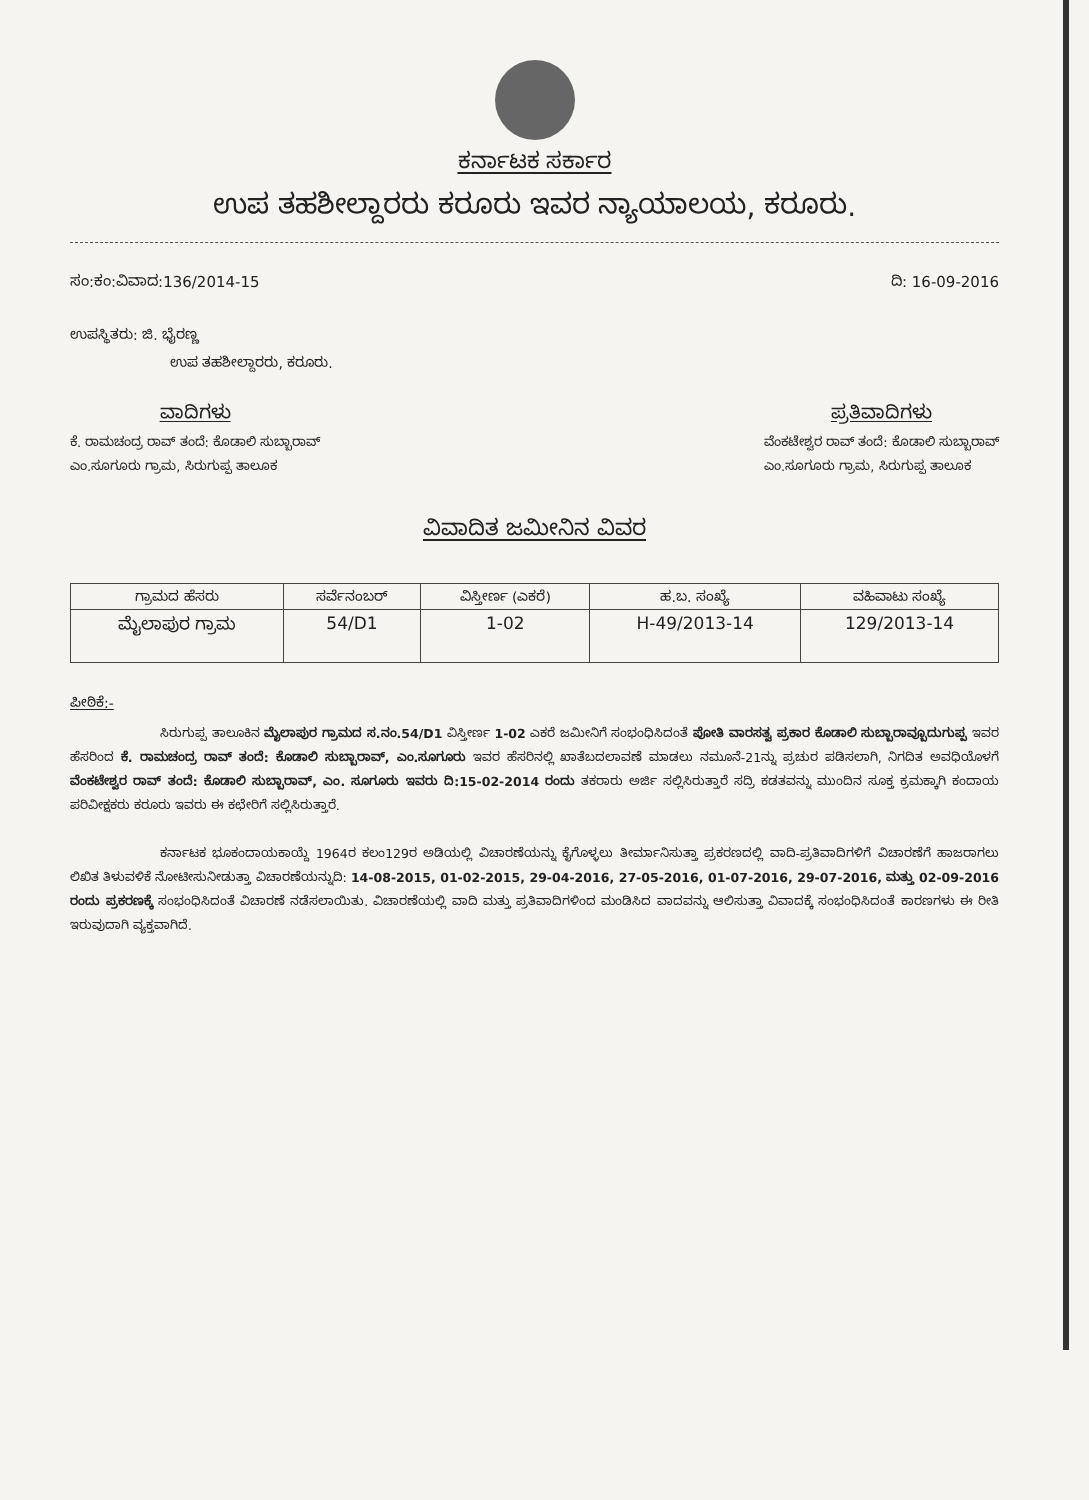ಕರ್ನಾಟಕ ಸರ್ಕಾರ
ಉಪ ತಹಶೀಲ್ದಾರರು ಕರೂರು ಇವರ ನ್ಯಾಯಾಲಯ, ಕರೂರು.
ಸಂ:ಕಂ:ವಿವಾದ:136/2014-15 ದಿ: 16-09-2016
ಉಪಸ್ಥಿತರು: ಜಿ. ಭೈರಣ್ಣ
ಉಪ ತಹಶೀಲ್ದಾರರು, ಕರೂರು.
ವಾದಿಗಳು
ಕೆ. ರಾಮಚಂದ್ರ ರಾವ್ ತಂದೆ: ಕೊಡಾಲಿ ಸುಬ್ಬಾರಾವ್
ಎಂ.ಸೂಗೂರು ಗ್ರಾಮ, ಸಿರುಗುಪ್ಪ ತಾಲೂಕ
ಪ್ರತಿವಾದಿಗಳು
ವೆಂಕಟೇಶ್ವರ ರಾವ್ ತಂದೆ: ಕೊಡಾಲಿ ಸುಬ್ಬಾರಾವ್
ಎಂ.ಸೂಗೂರು ಗ್ರಾಮ, ಸಿರುಗುಪ್ಪ ತಾಲೂಕ
ವಿವಾದಿತ ಜಮೀನಿನ ವಿವರ
| ಗ್ರಾಮದ ಹೆಸರು | ಸರ್ವೆನಂಬರ್ | ವಿಸ್ತೀರ್ಣ (ಎಕರೆ) | ಹ.ಬ. ಸಂಖ್ಯೆ | ವಹಿವಾಟು ಸಂಖ್ಯೆ |
| --- | --- | --- | --- | --- |
| ಮೈಲಾಪುರ ಗ್ರಾಮ | 54/D1 | 1-02 | H-49/2013-14 | 129/2013-14 |
ಪೀಠಿಕೆ:-
ಸಿರುಗುಪ್ಪ ತಾಲೂಕಿನ ಮೈಲಾಪುರ ಗ್ರಾಮದ ಸ.ನಂ.54/D1 ವಿಸ್ತೀರ್ಣ 1-02 ಎಕರೆ ಜಮೀನಿಗೆ ಸಂಭಂಧಿಸಿದಂತೆ ಪೋತಿ ವಾರಸತ್ವ ಪ್ರಕಾರ ಕೊಡಾಲಿ ಸುಬ್ಬಾರಾವ್ಬೂದುಗುಪ್ಪ ಇವರ ಹೆಸರಿಂದ ಕೆ. ರಾಮಚಂದ್ರ ರಾವ್ ತಂದೆ: ಕೊಡಾಲಿ ಸುಬ್ಬಾರಾವ್, ಎಂ.ಸೂಗೂರು ಇವರ ಹೆಸರಿನಲ್ಲಿ ಖಾತೆಬದಲಾವಣೆ ಮಾಡಲು ನಮೂನೆ-21ನ್ನು ಪ್ರಚುರ ಪಡಿಸಲಾಗಿ, ನಿಗದಿತ ಅವಧಿಯೊಳಗೆ ವೆಂಕಟೇಶ್ವರ ರಾವ್ ತಂದೆ: ಕೊಡಾಲಿ ಸುಬ್ಬಾರಾವ್, ಎಂ. ಸೂಗೂರು ಇವರು ದಿ:15-02-2014 ರಂದು ತಕರಾರು ಅರ್ಜಿ ಸಲ್ಲಿಸಿರುತ್ತಾರೆ ಸದ್ರಿ ಕಡತವನ್ನು ಮುಂದಿನ ಸೂಕ್ತ ಕ್ರಮಕ್ಕಾಗಿ ಕಂದಾಯ ಪರಿವೀಕ್ಷಕರು ಕರೂರು ಇವರು ಈ ಕಛೇರಿಗೆ ಸಲ್ಲಿಸಿರುತ್ತಾರೆ.
ಕರ್ನಾಟಕ ಭೂಕಂದಾಯಕಾಯ್ದೆ 1964ರ ಕಲಂ129ರ ಅಡಿಯಲ್ಲಿ ವಿಚಾರಣೆಯನ್ನು ಕೈಗೊಳ್ಳಲು ತೀರ್ಮಾನಿಸುತ್ತಾ ಪ್ರಕರಣದಲ್ಲಿ ವಾದಿ-ಪ್ರತಿವಾದಿಗಳಿಗೆ ವಿಚಾರಣೆಗೆ ಹಾಜರಾಗಲು ಲಿಖಿತ ತಿಳುವಳಿಕೆ ನೋಟೀಸುನೀಡುತ್ತಾ ವಿಚಾರಣೆಯನ್ನುದಿ: 14-08-2015, 01-02-2015, 29-04-2016, 27-05-2016, 01-07-2016, 29-07-2016, ಮತ್ತು 02-09-2016 ರಂದು ಪ್ರಕರಣಕ್ಕೆ ಸಂಭಂಧಿಸಿದಂತೆ ವಿಚಾರಣೆ ನಡೆಸಲಾಯಿತು. ವಿಚಾರಣೆಯಲ್ಲಿ ವಾದಿ ಮತ್ತು ಪ್ರತಿವಾದಿಗಳಿಂದ ಮಂಡಿಸಿದ ವಾದವನ್ನು ಆಲಿಸುತ್ತಾ ವಿವಾದಕ್ಕೆ ಸಂಭಂಧಿಸಿದಂತೆ ಕಾರಣಗಳು ಈ ರೀತಿ ಇರುವುದಾಗಿ ವ್ಯಕ್ತವಾಗಿದೆ.